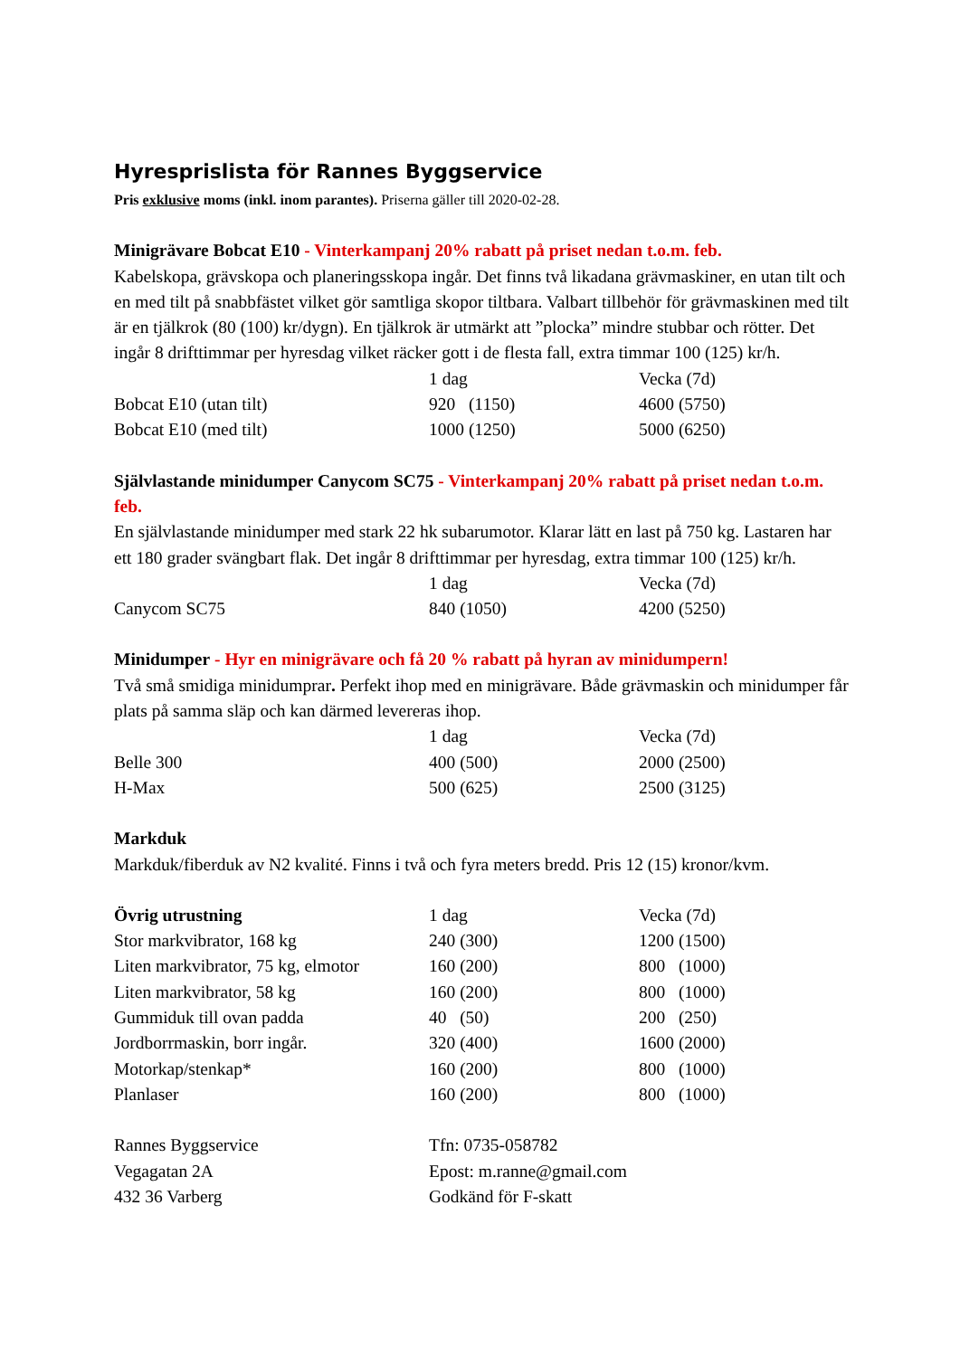Hyresprislista för Rannes Byggservice
Pris exklusive moms (inkl. inom parantes). Priserna gäller till 2020-02-28.
Minigrävare Bobcat E10 - Vinterkampanj 20% rabatt på priset nedan t.o.m. feb.
Kabelskopa, grävskopa och planeringsskopa ingår. Det finns två likadana grävmaskiner, en utan tilt och en med tilt på snabbfästet vilket gör samtliga skopor tiltbara. Valbart tillbehör för grävmaskinen med tilt är en tjälkrok (80 (100) kr/dygn). En tjälkrok är utmärkt att ”plocka” mindre stubbar och rötter. Det ingår 8 drifttimmar per hyresdag vilket räcker gott i de flesta fall, extra timmar 100 (125) kr/h.
| | 1 dag | Vecka (7d) |
| Bobcat E10 (utan tilt) | 920 (1150) | 4600 (5750) |
| Bobcat E10 (med tilt) | 1000 (1250) | 5000 (6250) |
Självlastande minidumper Canycom SC75 - Vinterkampanj 20% rabatt på priset nedan t.o.m. feb.
En självlastande minidumper med stark 22 hk subarumotor. Klarar lätt en last på 750 kg. Lastaren har ett 180 grader svängbart flak. Det ingår 8 drifttimmar per hyresdag, extra timmar 100 (125) kr/h.
| | 1 dag | Vecka (7d) |
| Canycom SC75 | 840 (1050) | 4200 (5250) |
Minidumper - Hyr en minigrävare och få 20 % rabatt på hyran av minidumpern!
Två små smidiga minidumprar. Perfekt ihop med en minigrävare. Både grävmaskin och minidumper får plats på samma släp och kan därmed levereras ihop.
| | 1 dag | Vecka (7d) |
| Belle 300 | 400 (500) | 2000 (2500) |
| H-Max | 500 (625) | 2500 (3125) |
Markduk
Markduk/fiberduk av N2 kvalité. Finns i två och fyra meters bredd. Pris 12 (15) kronor/kvm.
| Övrig utrustning | 1 dag | Vecka (7d) |
| Stor markvibrator, 168 kg | 240 (300) | 1200 (1500) |
| Liten markvibrator, 75 kg, elmotor | 160 (200) | 800 (1000) |
| Liten markvibrator, 58 kg | 160 (200) | 800 (1000) |
| Gummiduk till ovan padda | 40 (50) | 200 (250) |
| Jordborrmaskin, borr ingår. | 320 (400) | 1600 (2000) |
| Motorkap/stenkap* | 160 (200) | 800 (1000) |
| Planlaser | 160 (200) | 800 (1000) |
| Rannes Byggservice | Tfn: 0735-058782 |
| Vegagatan 2A | Epost: m.ranne@gmail.com |
| 432 36 Varberg | Godkänd för F-skatt |